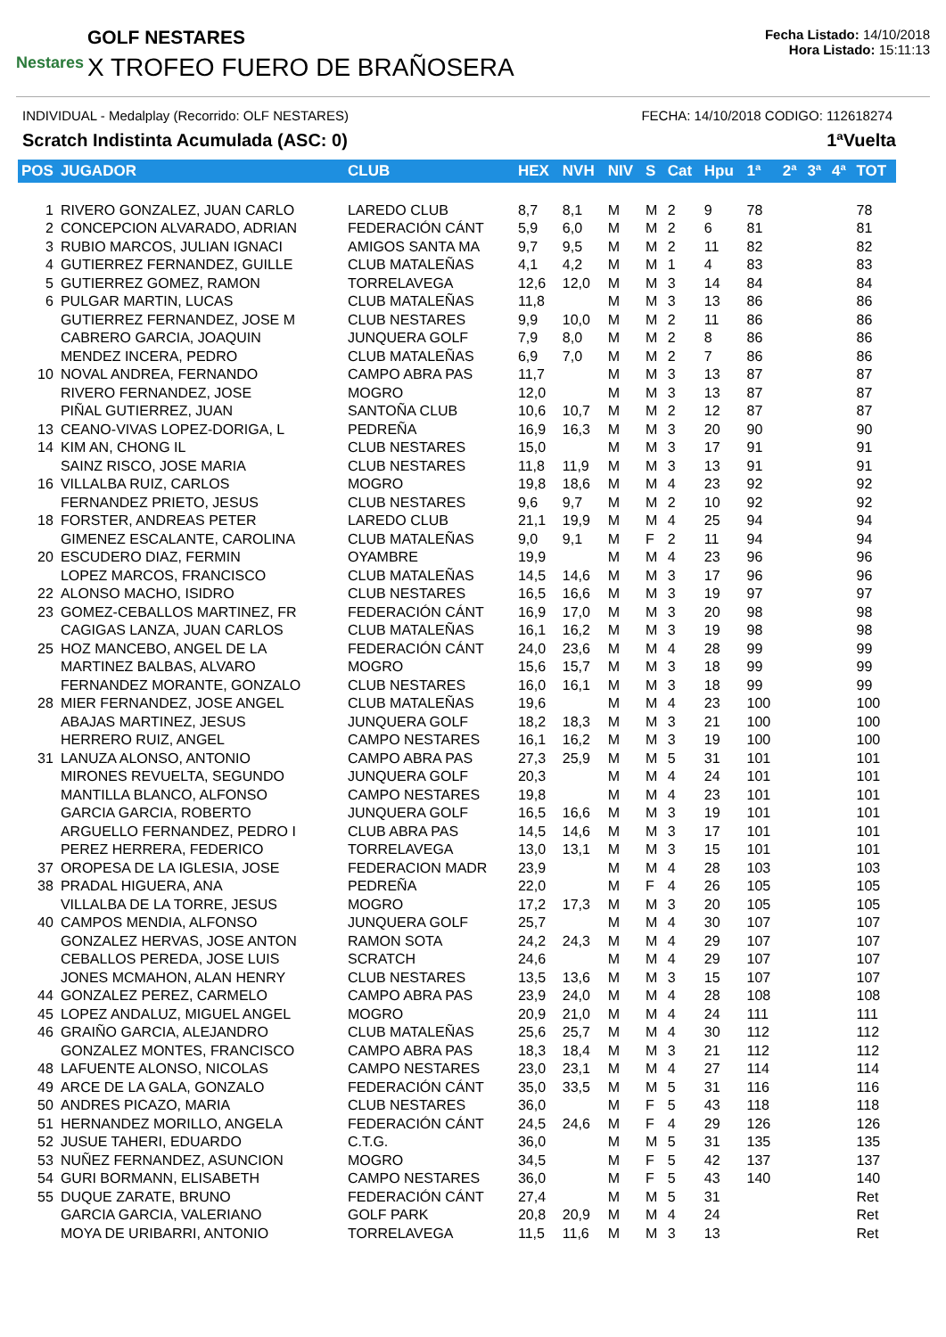Nestares
GOLF NESTARES
X TROFEO FUERO DE BRAÑOSERA
Fecha Listado: 14/10/2018
Hora Listado: 15:11:13
INDIVIDUAL - Medalplay (Recorrido: OLF NESTARES) FECHA: 14/10/2018 CODIGO: 112618274
Scratch Indistinta Acumulada (ASC: 0) 1ªVuelta
| POS | JUGADOR | CLUB | HEX | NVH | NIV | S | Cat | Hpu | 1ª | 2ª | 3ª | 4ª | TOT |
| --- | --- | --- | --- | --- | --- | --- | --- | --- | --- | --- | --- | --- | --- |
| 1 | RIVERO GONZALEZ, JUAN CARLO | LAREDO CLUB | 8,7 | 8,1 | M | M | 2 | 9 | 78 | | | | 78 |
| 2 | CONCEPCION ALVARADO, ADRIAN | FEDERACIÓN CÁNT | 5,9 | 6,0 | M | M | 2 | 6 | 81 | | | | 81 |
| 3 | RUBIO MARCOS, JULIAN IGNACI | AMIGOS SANTA MA | 9,7 | 9,5 | M | M | 2 | 11 | 82 | | | | 82 |
| 4 | GUTIERREZ FERNANDEZ, GUILLE | CLUB MATALEÑAS | 4,1 | 4,2 | M | M | 1 | 4 | 83 | | | | 83 |
| 5 | GUTIERREZ GOMEZ, RAMON | TORRELAVEGA | 12,6 | 12,0 | M | M | 3 | 14 | 84 | | | | 84 |
| 6 | PULGAR MARTIN, LUCAS | CLUB MATALEÑAS | 11,8 | | M | M | 3 | 13 | 86 | | | | 86 |
| | GUTIERREZ FERNANDEZ, JOSE M | CLUB NESTARES | 9,9 | 10,0 | M | M | 2 | 11 | 86 | | | | 86 |
| | CABRERO GARCIA, JOAQUIN | JUNQUERA GOLF | 7,9 | 8,0 | M | M | 2 | 8 | 86 | | | | 86 |
| | MENDEZ INCERA, PEDRO | CLUB MATALEÑAS | 6,9 | 7,0 | M | M | 2 | 7 | 86 | | | | 86 |
| 10 | NOVAL ANDREA, FERNANDO | CAMPO ABRA PAS | 11,7 | | M | M | 3 | 13 | 87 | | | | 87 |
| | RIVERO FERNANDEZ, JOSE | MOGRO | 12,0 | | M | M | 3 | 13 | 87 | | | | 87 |
| | PIÑAL GUTIERREZ, JUAN | SANTOÑA CLUB | 10,6 | 10,7 | M | M | 2 | 12 | 87 | | | | 87 |
| 13 | CEANO-VIVAS LOPEZ-DORIGA, L | PEDREÑA | 16,9 | 16,3 | M | M | 3 | 20 | 90 | | | | 90 |
| 14 | KIM AN, CHONG IL | CLUB NESTARES | 15,0 | | M | M | 3 | 17 | 91 | | | | 91 |
| | SAINZ RISCO, JOSE MARIA | CLUB NESTARES | 11,8 | 11,9 | M | M | 3 | 13 | 91 | | | | 91 |
| 16 | VILLALBA RUIZ, CARLOS | MOGRO | 19,8 | 18,6 | M | M | 4 | 23 | 92 | | | | 92 |
| | FERNANDEZ PRIETO, JESUS | CLUB NESTARES | 9,6 | 9,7 | M | M | 2 | 10 | 92 | | | | 92 |
| 18 | FORSTER, ANDREAS PETER | LAREDO CLUB | 21,1 | 19,9 | M | M | 4 | 25 | 94 | | | | 94 |
| | GIMENEZ ESCALANTE, CAROLINA | CLUB MATALEÑAS | 9,0 | 9,1 | M | F | 2 | 11 | 94 | | | | 94 |
| 20 | ESCUDERO DIAZ, FERMIN | OYAMBRE | 19,9 | | M | M | 4 | 23 | 96 | | | | 96 |
| | LOPEZ MARCOS, FRANCISCO | CLUB MATALEÑAS | 14,5 | 14,6 | M | M | 3 | 17 | 96 | | | | 96 |
| 22 | ALONSO MACHO, ISIDRO | CLUB NESTARES | 16,5 | 16,6 | M | M | 3 | 19 | 97 | | | | 97 |
| 23 | GOMEZ-CEBALLOS MARTINEZ, FR | FEDERACIÓN CÁNT | 16,9 | 17,0 | M | M | 3 | 20 | 98 | | | | 98 |
| | CAGIGAS LANZA, JUAN CARLOS | CLUB MATALEÑAS | 16,1 | 16,2 | M | M | 3 | 19 | 98 | | | | 98 |
| 25 | HOZ MANCEBO, ANGEL DE LA | FEDERACIÓN CÁNT | 24,0 | 23,6 | M | M | 4 | 28 | 99 | | | | 99 |
| | MARTINEZ BALBAS, ALVARO | MOGRO | 15,6 | 15,7 | M | M | 3 | 18 | 99 | | | | 99 |
| | FERNANDEZ MORANTE, GONZALO | CLUB NESTARES | 16,0 | 16,1 | M | M | 3 | 18 | 99 | | | | 99 |
| 28 | MIER FERNANDEZ, JOSE ANGEL | CLUB MATALEÑAS | 19,6 | | M | M | 4 | 23 | 100 | | | | 100 |
| | ABAJAS MARTINEZ, JESUS | JUNQUERA GOLF | 18,2 | 18,3 | M | M | 3 | 21 | 100 | | | | 100 |
| | HERRERO RUIZ, ANGEL | CAMPO NESTARES | 16,1 | 16,2 | M | M | 3 | 19 | 100 | | | | 100 |
| 31 | LANUZA ALONSO, ANTONIO | CAMPO ABRA PAS | 27,3 | 25,9 | M | M | 5 | 31 | 101 | | | | 101 |
| | MIRONES REVUELTA, SEGUNDO | JUNQUERA GOLF | 20,3 | | M | M | 4 | 24 | 101 | | | | 101 |
| | MANTILLA BLANCO, ALFONSO | CAMPO NESTARES | 19,8 | | M | M | 4 | 23 | 101 | | | | 101 |
| | GARCIA GARCIA, ROBERTO | JUNQUERA GOLF | 16,5 | 16,6 | M | M | 3 | 19 | 101 | | | | 101 |
| | ARGUELLO FERNANDEZ, PEDRO I | CLUB ABRA PAS | 14,5 | 14,6 | M | M | 3 | 17 | 101 | | | | 101 |
| | PEREZ HERRERA, FEDERICO | TORRELAVEGA | 13,0 | 13,1 | M | M | 3 | 15 | 101 | | | | 101 |
| 37 | OROPESA DE LA IGLESIA, JOSE | FEDERACION MADR | 23,9 | | M | M | 4 | 28 | 103 | | | | 103 |
| 38 | PRADAL HIGUERA, ANA | PEDREÑA | 22,0 | | M | F | 4 | 26 | 105 | | | | 105 |
| | VILLALBA DE LA TORRE, JESUS | MOGRO | 17,2 | 17,3 | M | M | 3 | 20 | 105 | | | | 105 |
| 40 | CAMPOS MENDIA, ALFONSO | JUNQUERA GOLF | 25,7 | | M | M | 4 | 30 | 107 | | | | 107 |
| | GONZALEZ HERVAS, JOSE ANTON | RAMON SOTA | 24,2 | 24,3 | M | M | 4 | 29 | 107 | | | | 107 |
| | CEBALLOS PEREDA, JOSE LUIS | SCRATCH | 24,6 | | M | M | 4 | 29 | 107 | | | | 107 |
| | JONES MCMAHON, ALAN HENRY | CLUB NESTARES | 13,5 | 13,6 | M | M | 3 | 15 | 107 | | | | 107 |
| 44 | GONZALEZ PEREZ, CARMELO | CAMPO ABRA PAS | 23,9 | 24,0 | M | M | 4 | 28 | 108 | | | | 108 |
| 45 | LOPEZ ANDALUZ, MIGUEL ANGEL | MOGRO | 20,9 | 21,0 | M | M | 4 | 24 | 111 | | | | 111 |
| 46 | GRAIÑO GARCIA, ALEJANDRO | CLUB MATALEÑAS | 25,6 | 25,7 | M | M | 4 | 30 | 112 | | | | 112 |
| | GONZALEZ MONTES, FRANCISCO | CAMPO ABRA PAS | 18,3 | 18,4 | M | M | 3 | 21 | 112 | | | | 112 |
| 48 | LAFUENTE ALONSO, NICOLAS | CAMPO NESTARES | 23,0 | 23,1 | M | M | 4 | 27 | 114 | | | | 114 |
| 49 | ARCE DE LA GALA, GONZALO | FEDERACIÓN CÁNT | 35,0 | 33,5 | M | M | 5 | 31 | 116 | | | | 116 |
| 50 | ANDRES PICAZO, MARIA | CLUB NESTARES | 36,0 | | M | F | 5 | 43 | 118 | | | | 118 |
| 51 | HERNANDEZ MORILLO, ANGELA | FEDERACIÓN CÁNT | 24,5 | 24,6 | M | F | 4 | 29 | 126 | | | | 126 |
| 52 | JUSUE TAHERI, EDUARDO | C.T.G. | 36,0 | | M | M | 5 | 31 | 135 | | | | 135 |
| 53 | NUÑEZ FERNANDEZ, ASUNCION | MOGRO | 34,5 | | M | F | 5 | 42 | 137 | | | | 137 |
| 54 | GURI BORMANN, ELISABETH | CAMPO NESTARES | 36,0 | | M | F | 5 | 43 | 140 | | | | 140 |
| 55 | DUQUE ZARATE, BRUNO | FEDERACIÓN CÁNT | 27,4 | | M | M | 5 | 31 | | | | | Ret |
| | GARCIA GARCIA, VALERIANO | GOLF PARK | 20,8 | 20,9 | M | M | 4 | 24 | | | | | Ret |
| | MOYA DE URIBARRI, ANTONIO | TORRELAVEGA | 11,5 | 11,6 | M | M | 3 | 13 | | | | | Ret |